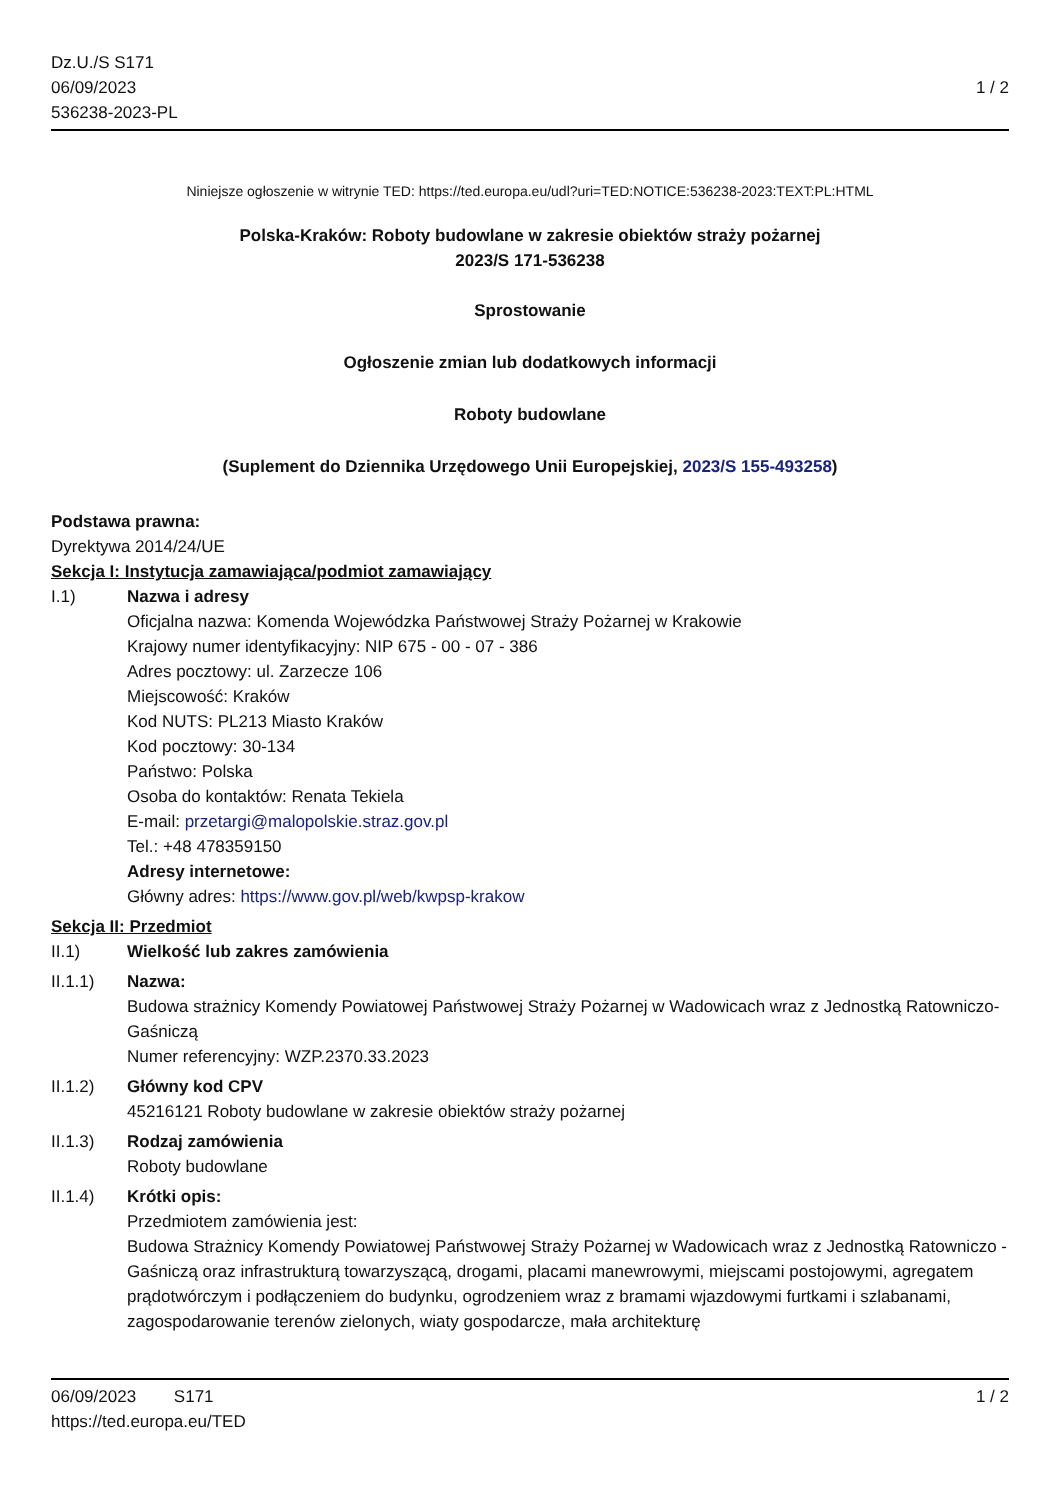Dz.U./S S171
06/09/2023
536238-2023-PL
1 / 2
Niniejsze ogłoszenie w witrynie TED: https://ted.europa.eu/udl?uri=TED:NOTICE:536238-2023:TEXT:PL:HTML
Polska-Kraków: Roboty budowlane w zakresie obiektów straży pożarnej
2023/S 171-536238
Sprostowanie
Ogłoszenie zmian lub dodatkowych informacji
Roboty budowlane
(Suplement do Dziennika Urzędowego Unii Europejskiej, 2023/S 155-493258)
Podstawa prawna:
Dyrektywa 2014/24/UE
Sekcja I: Instytucja zamawiająca/podmiot zamawiający
I.1) Nazwa i adresy
Oficjalna nazwa: Komenda Wojewódzka Państwowej Straży Pożarnej w Krakowie
Krajowy numer identyfikacyjny: NIP 675 - 00 - 07 - 386
Adres pocztowy: ul. Zarzecze 106
Miejscowość: Kraków
Kod NUTS: PL213 Miasto Kraków
Kod pocztowy: 30-134
Państwo: Polska
Osoba do kontaktów: Renata Tekiela
E-mail: przetargi@malopolskie.straz.gov.pl
Tel.: +48 478359150
Adresy internetowe:
Główny adres: https://www.gov.pl/web/kwpsp-krakow
Sekcja II: Przedmiot
II.1) Wielkość lub zakres zamówienia
II.1.1) Nazwa:
Budowa strażnicy Komendy Powiatowej Państwowej Straży Pożarnej w Wadowicach wraz z Jednostką Ratowniczo-Gaśniczą
Numer referencyjny: WZP.2370.33.2023
II.1.2) Główny kod CPV
45216121 Roboty budowlane w zakresie obiektów straży pożarnej
II.1.3) Rodzaj zamówienia
Roboty budowlane
II.1.4) Krótki opis:
Przedmiotem zamówienia jest:
Budowa Strażnicy Komendy Powiatowej Państwowej Straży Pożarnej w Wadowicach wraz z Jednostką Ratowniczo - Gaśniczą oraz infrastrukturą towarzyszącą, drogami, placami manewrowymi, miejscami postojowymi, agregatem prądotwórczym i podłączeniem do budynku, ogrodzeniem wraz z bramami wjazdowymi furtkami i szlabanami, zagospodarowanie terenów zielonych, wiaty gospodarcze, mała architekturę
06/09/2023 S171 1 / 2
https://ted.europa.eu/TED